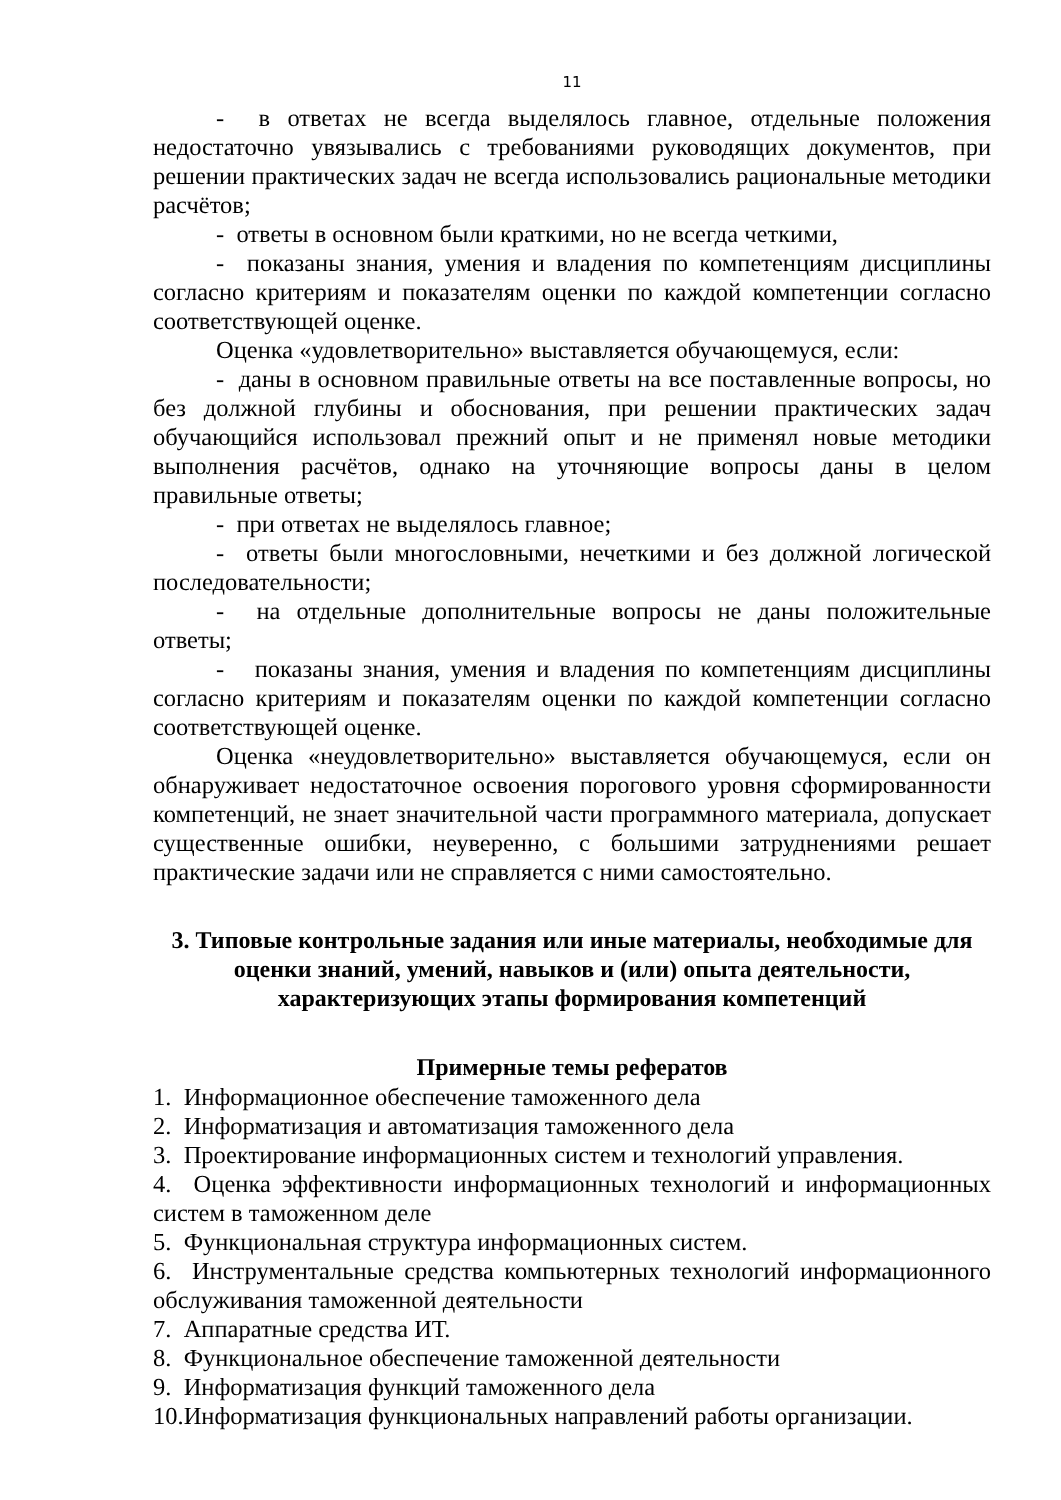11
- в ответах не всегда выделялось главное, отдельные положения недостаточно увязывались с требованиями руководящих документов, при решении практических задач не всегда использовались рациональные методики расчётов;
- ответы в основном были краткими, но не всегда четкими,
- показаны знания, умения и владения по компетенциям дисциплины согласно критериям и показателям оценки по каждой компетенции согласно соответствующей оценке.
Оценка «удовлетворительно» выставляется обучающемуся, если:
- даны в основном правильные ответы на все поставленные вопросы, но без должной глубины и обоснования, при решении практических задач обучающийся использовал прежний опыт и не применял новые методики выполнения расчётов, однако на уточняющие вопросы даны в целом правильные ответы;
- при ответах не выделялось главное;
- ответы были многословными, нечеткими и без должной логической последовательности;
- на отдельные дополнительные вопросы не даны положительные ответы;
- показаны знания, умения и владения по компетенциям дисциплины согласно критериям и показателям оценки по каждой компетенции согласно соответствующей оценке.
Оценка «неудовлетворительно» выставляется обучающемуся, если он обнаруживает недостаточное освоения порогового уровня сформированности компетенций, не знает значительной части программного материала, допускает существенные ошибки, неуверенно, с большими затруднениями решает практические задачи или не справляется с ними самостоятельно.
3. Типовые контрольные задания или иные материалы, необходимые для оценки знаний, умений, навыков и (или) опыта деятельности, характеризующих этапы формирования компетенций
Примерные темы рефератов
1. Информационное обеспечение таможенного дела
2. Информатизация и автоматизация таможенного дела
3. Проектирование информационных систем и технологий управления.
4. Оценка эффективности информационных технологий и информационных систем в таможенном деле
5. Функциональная структура информационных систем.
6. Инструментальные средства компьютерных технологий информационного обслуживания таможенной деятельности
7. Аппаратные средства ИТ.
8. Функциональное обеспечение таможенной деятельности
9. Информатизация функций таможенного дела
10.Информатизация функциональных направлений работы организации.